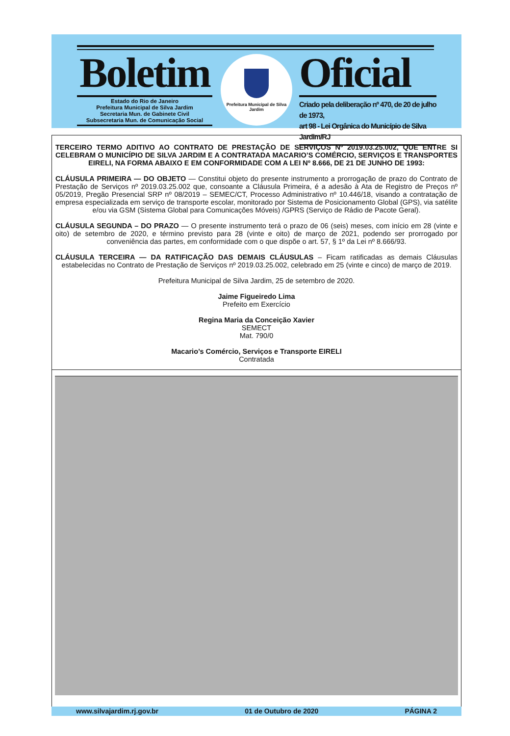Boletim
Estado do Rio de Janeiro
Prefeitura Municipal de Silva Jardim
Secretaria Mun. de Gabinete Civil
Subsecretaria Mun. de Comunicação Social
Prefeitura Municipal de Silva Jardim
Oficial
Criado pela deliberação nº 470, de 20 de julho de 1973,
art 98 - Lei Orgânica do Município de Silva Jardim/RJ
TERCEIRO TERMO ADITIVO AO CONTRATO DE PRESTAÇÃO DE SERVIÇOS Nº 2019.03.25.002, QUE ENTRE SI CELEBRAM O MUNICÍPIO DE SILVA JARDIM E A CONTRATADA MACARIO’S COMÉRCIO, SERVIÇOS E TRANSPORTES EIRELI, NA FORMA ABAIXO E EM CONFORMIDADE COM A LEI Nº 8.666, DE 21 DE JUNHO DE 1993:
CLÁUSULA PRIMEIRA — DO OBJETO — Constitui objeto do presente instrumento a prorrogação de prazo do Contrato de Prestação de Serviços nº 2019.03.25.002 que, consoante a Cláusula Primeira, é a adesão à Ata de Registro de Preços nº 05/2019, Pregão Presencial SRP nº 08/2019 – SEMEC/CT, Processo Administrativo nº 10.446/18, visando a contratação de empresa especializada em serviço de transporte escolar, monitorado por Sistema de Posicionamento Global (GPS), via satélite e/ou via GSM (Sistema Global para Comunicações Móveis) /GPRS (Serviço de Rádio de Pacote Geral).
CLÁUSULA SEGUNDA – DO PRAZO — O presente instrumento terá o prazo de 06 (seis) meses, com início em 28 (vinte e oito) de setembro de 2020, e término previsto para 28 (vinte e oito) de março de 2021, podendo ser prorrogado por conveniência das partes, em conformidade com o que dispõe o art. 57, § 1º da Lei nº 8.666/93.
CLÁUSULA TERCEIRA — DA RATIFICAÇÃO DAS DEMAIS CLÁUSULAS – Ficam ratificadas as demais Cláusulas estabelecidas no Contrato de Prestação de Serviços nº 2019.03.25.002, celebrado em 25 (vinte e cinco) de março de 2019.
Prefeitura Municipal de Silva Jardim, 25 de setembro de 2020.
Jaime Figueiredo Lima
Prefeito em Exercício
Regina Maria da Conceição Xavier
SEMECT
Mat. 790/0
Macario’s Comércio, Serviços e Transporte EIRELI
Contratada
www.silvajardim.rj.gov.br 01 de Outubro de 2020 PÁGINA 2